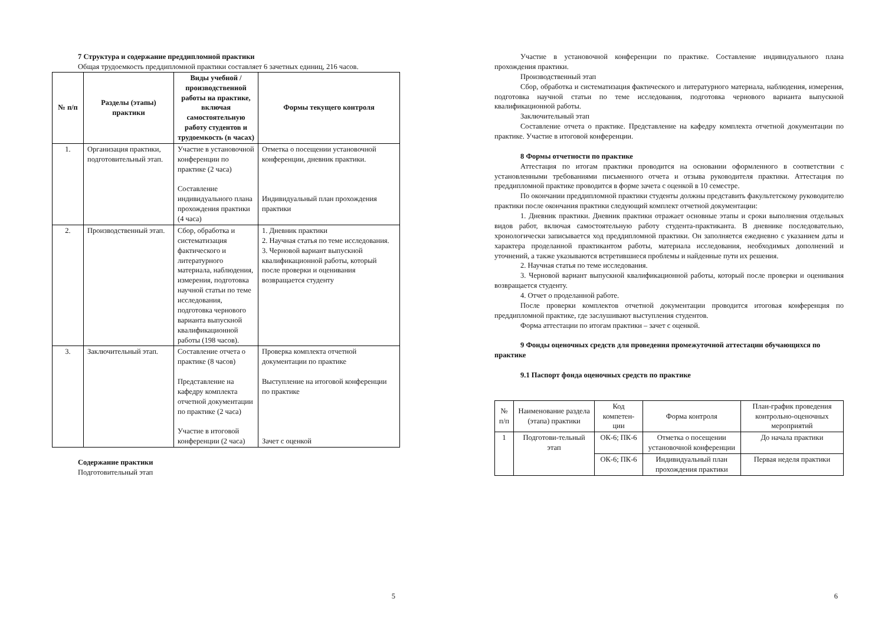7 Структура и содержание преддипломной практики
Общая трудоемкость преддипломной практики составляет 6 зачетных единиц, 216 часов.
| № п/п | Разделы (этапы) практики | Виды учебной / производственной работы на практике, включая самостоятельную работу студентов и трудоемкость (в часах) | Формы текущего контроля |
| --- | --- | --- | --- |
| 1. | Организация практики, подготовительный этап. | Участие в установочной конференции по практике (2 часа) Составление индивидуального плана прохождения практики (4 часа) | Отметка о посещении установочной конференции, дневник практики. Индивидуальный план прохождения практики |
| 2. | Производственный этап. | Сбор, обработка и систематизация фактического и литературного материала, наблюдения, измерения, подготовка научной статьи по теме исследования, подготовка чернового варианта выпускной квалификационной работы (198 часов). | 1. Дневник практики 2. Научная статья по теме исследования. 3. Черновой вариант выпускной квалификационной работы, который после проверки и оценивания возвращается студенту |
| 3. | Заключительный этап. | Составление отчета о практике (8 часов) Представление на кафедру комплекта отчетной документации по практике (2 часа) Участие в итоговой конференции (2 часа) | Проверка комплекта отчетной документации по практике Выступление на итоговой конференции по практике Зачет с оценкой |
Содержание практики
Подготовительный этап
5
Участие в установочной конференции по практике. Составление индивидуального плана прохождения практики.
Производственный этап
Сбор, обработка и систематизация фактического и литературного материала, наблюдения, измерения, подготовка научной статьи по теме исследования, подготовка чернового варианта выпускной квалификационной работы.
Заключительный этап
Составление отчета о практике. Представление на кафедру комплекта отчетной документации по практике. Участие в итоговой конференции.
8 Формы отчетности по практике
Аттестация по итогам практики проводится на основании оформленного в соответствии с установленными требованиями письменного отчета и отзыва руководителя практики. Аттестация по преддипломной практике проводится в форме зачета с оценкой в 10 семестре.
По окончании преддипломной практики студенты должны представить факультетскому руководителю практики после окончания практики следующий комплект отчетной документации:
1. Дневник практики. Дневник практики отражает основные этапы и сроки выполнения отдельных видов работ, включая самостоятельную работу студента-практиканта. В дневнике последовательно, хронологически записывается ход преддипломной практики. Он заполняется ежедневно с указанием даты и характера проделанной практикантом работы, материала исследования, необходимых дополнений и уточнений, а также указываются встретившиеся проблемы и найденные пути их решения.
2. Научная статья по теме исследования.
3. Черновой вариант выпускной квалификационной работы, который после проверки и оценивания возвращается студенту.
4. Отчет о проделанной работе.
После проверки комплектов отчетной документации проводится итоговая конференция по преддипломной практике, где заслушивают выступления студентов.
Форма аттестации по итогам практики – зачет с оценкой.
9 Фонды оценочных средств для проведения промежуточной аттестации обучающихся по практике
9.1 Паспорт фонда оценочных средств по практике
| № п/п | Наименование раздела (этапа) практики | Код компетен-ции | Форма контроля | План-график проведения контрольно-оценочных мероприятий |
| 1 | Подготови-тельный этап | ОК-6; ПК-6 | Отметка о посещении установочной конференции | До начала практики |
| | | ОК-6; ПК-6 | Индивидуальный план прохождения практики | Первая неделя практики |
6